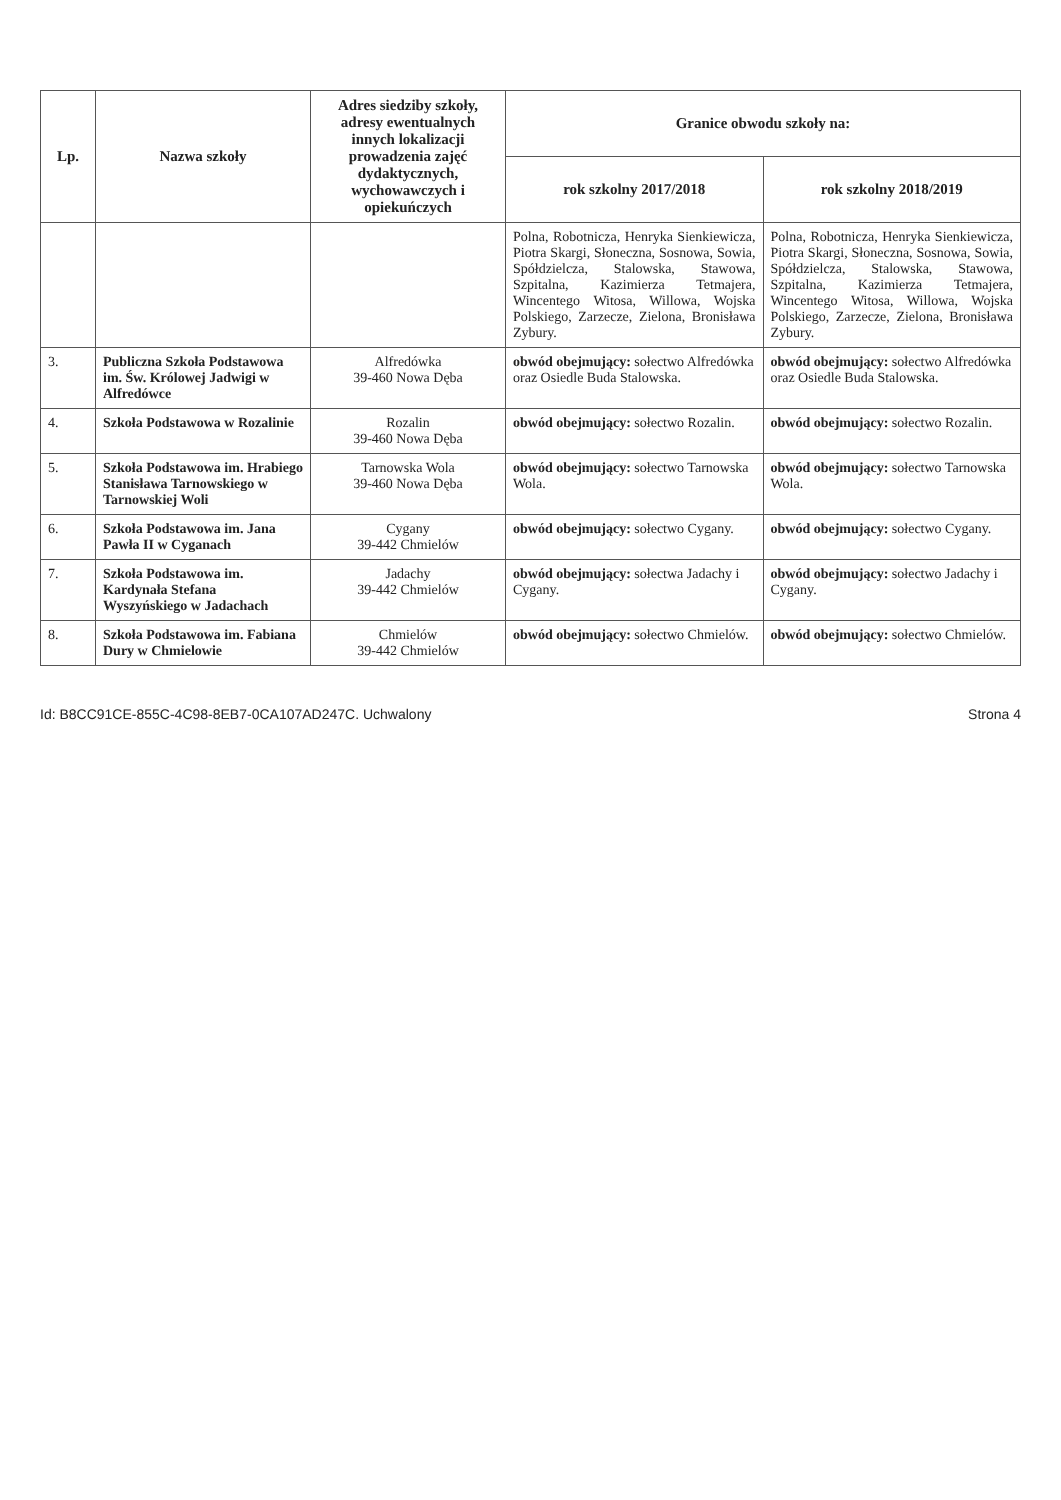| Lp. | Nazwa szkoły | Adres siedziby szkoły, adresy ewentualnych innych lokalizacji prowadzenia zajęć dydaktycznych, wychowawczych i opiekuńczych | Granice obwodu szkoły na: | |
| --- | --- | --- | --- | --- |
| | | | rok szkolny 2017/2018 | rok szkolny 2018/2019 |
| | | | Polna, Robotnicza, Henryka Sienkiewicza, Piotra Skargi, Słoneczna, Sosnowa, Sowia, Spółdzielcza, Stalowska, Stawowa, Szpitalna, Kazimierza Tetmajera, Wincentego Witosa, Willowa, Wojska Polskiego, Zarzecze, Zielona, Bronisława Zybury. | Polna, Robotnicza, Henryka Sienkiewicza, Piotra Skargi, Słoneczna, Sosnowa, Sowia, Spółdzielcza, Stalowska, Stawowa, Szpitalna, Kazimierza Tetmajera, Wincentego Witosa, Willowa, Wojska Polskiego, Zarzecze, Zielona, Bronisława Zybury. |
| 3. | Publiczna Szkoła Podstawowa im. Św. Królowej Jadwigi w Alfredówce | Alfredówka 39-460 Nowa Dęba | obwód obejmujący: sołectwo Alfredówka oraz Osiedle Buda Stalowska. | obwód obejmujący: sołectwo Alfredówka oraz Osiedle Buda Stalowska. |
| 4. | Szkoła Podstawowa w Rozalinie | Rozalin 39-460 Nowa Dęba | obwód obejmujący: sołectwo Rozalin. | obwód obejmujący: sołectwo Rozalin. |
| 5. | Szkoła Podstawowa im. Hrabiego Stanisława Tarnowskiego w Tarnowskiej Woli | Tarnowska Wola 39-460 Nowa Dęba | obwód obejmujący: sołectwo Tarnowska Wola. | obwód obejmujący: sołectwo Tarnowska Wola. |
| 6. | Szkoła Podstawowa im. Jana Pawła II w Cyganach | Cygany 39-442 Chmielów | obwód obejmujący: sołectwo Cygany. | obwód obejmujący: sołectwo Cygany. |
| 7. | Szkoła Podstawowa im. Kardynała Stefana Wyszyńskiego w Jadachach | Jadachy 39-442 Chmielów | obwód obejmujący: sołectwa Jadachy i Cygany. | obwód obejmujący: sołectwo Jadachy i Cygany. |
| 8. | Szkoła Podstawowa im. Fabiana Dury w Chmielowie | Chmielów 39-442 Chmielów | obwód obejmujący: sołectwo Chmielów. | obwód obejmujący: sołectwo Chmielów. |
Id: B8CC91CE-855C-4C98-8EB7-0CA107AD247C. Uchwalony Strona 4